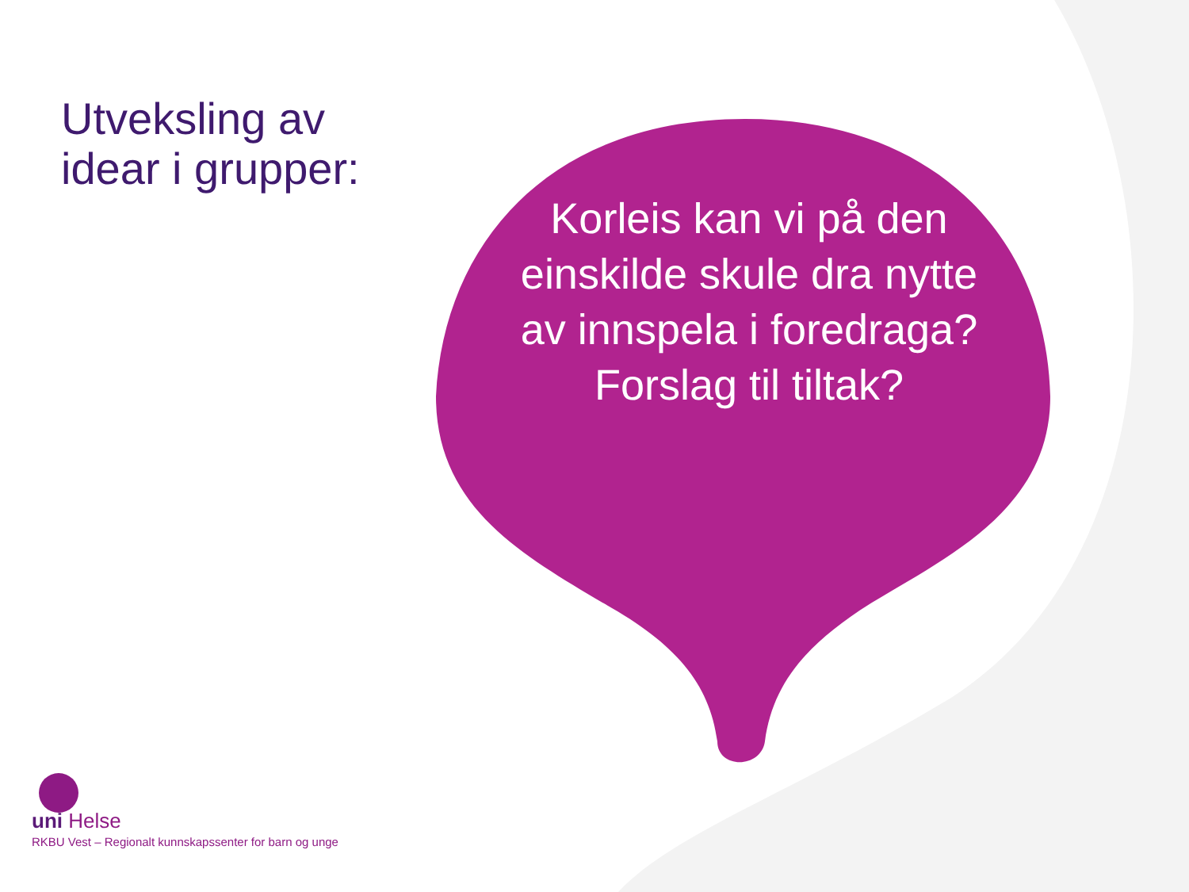Utveksling av
idear i grupper:
Korleis kan vi på den einskilde skule dra nytte av innspela i foredraga?
Forslag til tiltak?
uni Helse
RKBU Vest – Regionalt kunnskapssenter for barn og unge